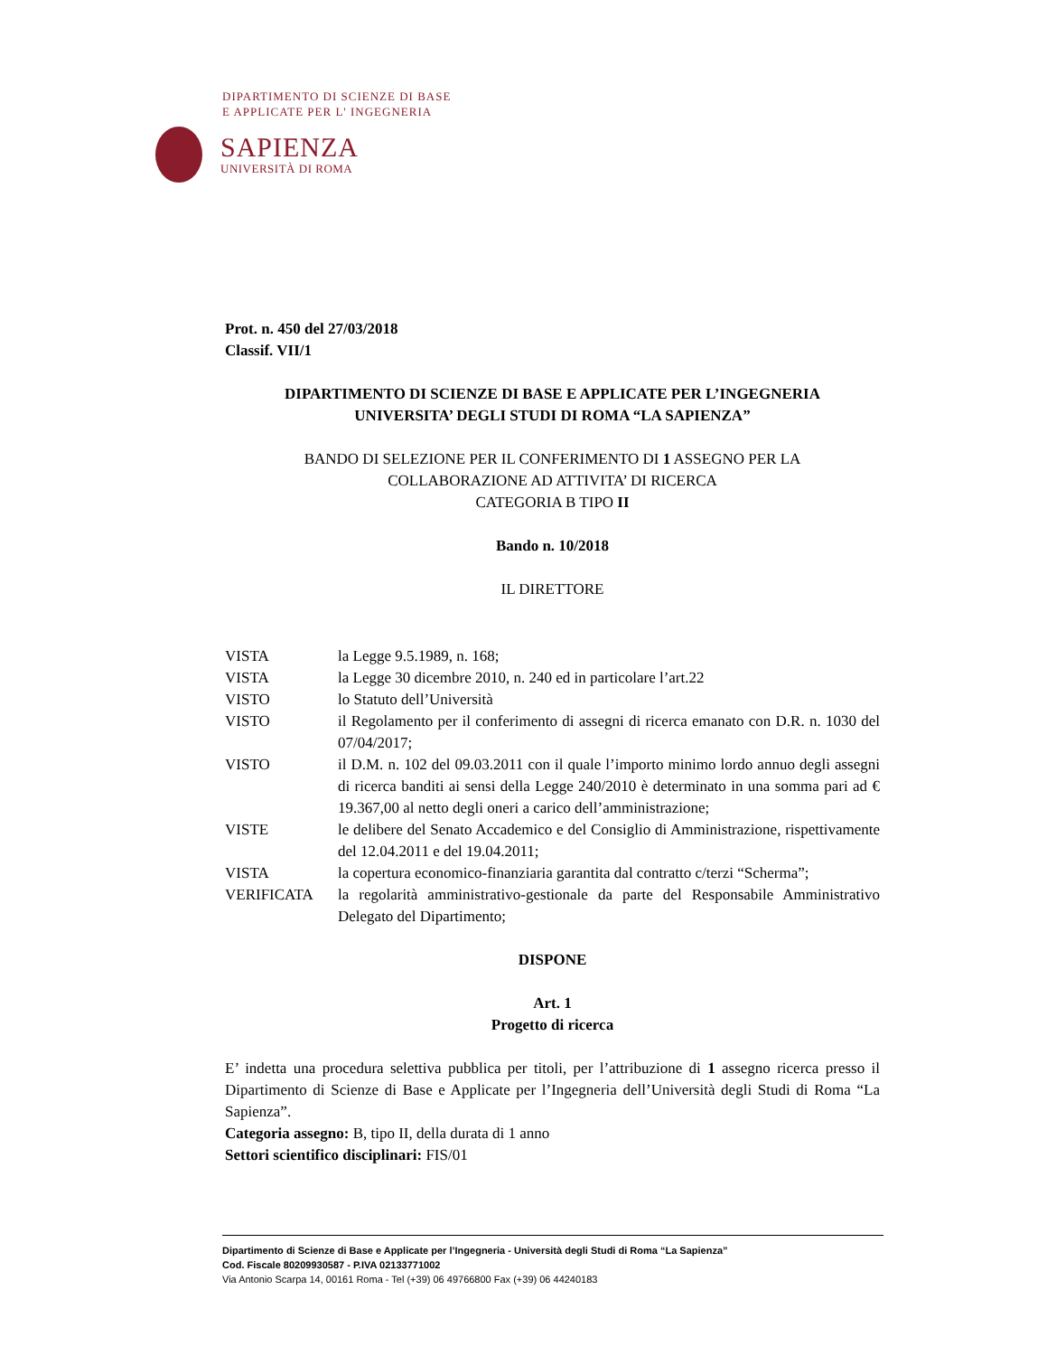DIPARTIMENTO DI SCIENZE DI BASE
E APPLICATE PER L' INGEGNERIA
SAPIENZA
UNIVERSITÀ DI ROMA
Prot. n. 450 del 27/03/2018
Classif. VII/1
DIPARTIMENTO DI SCIENZE DI BASE E APPLICATE PER L’INGEGNERIA
UNIVERSITA’ DEGLI STUDI DI ROMA “LA SAPIENZA”
BANDO DI SELEZIONE PER IL CONFERIMENTO DI 1 ASSEGNO PER LA
COLLABORAZIONE AD ATTIVITA’ DI RICERCA
CATEGORIA B TIPO II
Bando n. 10/2018
IL DIRETTORE
| VISTA | la Legge 9.5.1989, n. 168; |
| VISTA | la Legge 30 dicembre 2010, n. 240 ed in particolare l’art.22 |
| VISTO | lo Statuto dell’Università |
| VISTO | il Regolamento per il conferimento di assegni di ricerca emanato con D.R. n. 1030 del 07/04/2017; |
| VISTO | il D.M. n. 102 del 09.03.2011 con il quale l’importo minimo lordo annuo degli assegni di ricerca banditi ai sensi della Legge 240/2010 è determinato in una somma pari ad € 19.367,00 al netto degli oneri a carico dell’amministrazione; |
| VISTE | le delibere del Senato Accademico e del Consiglio di Amministrazione, rispettivamente del 12.04.2011 e del 19.04.2011; |
| VISTA | la copertura economico-finanziaria garantita dal contratto c/terzi “Scherma”; |
| VERIFICATA | la regolarità amministrativo-gestionale da parte del Responsabile Amministrativo Delegato del Dipartimento; |
DISPONE
Art. 1
Progetto di ricerca
E’ indetta una procedura selettiva pubblica per titoli, per l’attribuzione di 1 assegno ricerca presso il Dipartimento di Scienze di Base e Applicate per l’Ingegneria dell’Università degli Studi di Roma “La Sapienza”.
Categoria assegno: B, tipo II, della durata di 1 anno
Settori scientifico disciplinari: FIS/01
Dipartimento di Scienze di Base e Applicate per l’Ingegneria - Università degli Studi di Roma “La Sapienza”
Cod. Fiscale 80209930587 - P.IVA 02133771002
Via Antonio Scarpa 14, 00161 Roma - Tel (+39) 06 49766800 Fax (+39) 06 44240183